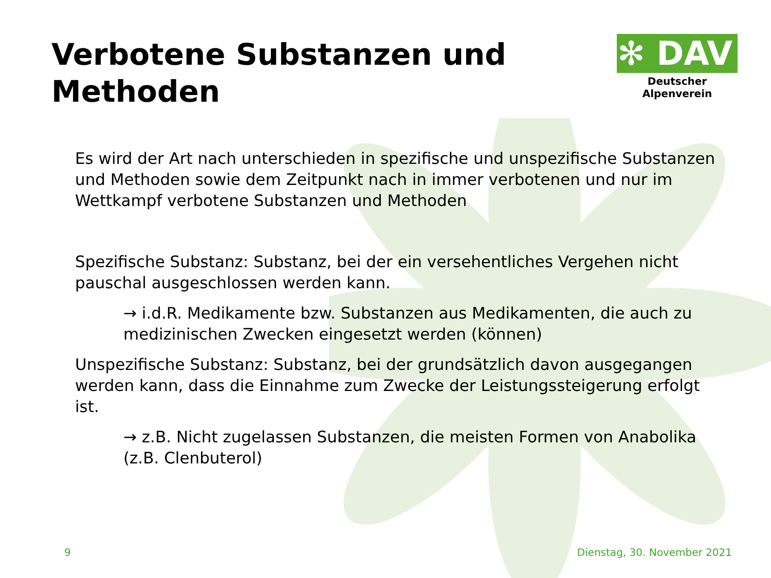Verbotene Substanzen und
Methoden
✻ DAV
Deutscher Alpenverein
Es wird der Art nach unterschieden in spezifische und unspezifische Substanzen und Methoden sowie dem Zeitpunkt nach in immer verbotenen und nur im Wettkampf verbotene Substanzen und Methoden
Spezifische Substanz: Substanz, bei der ein versehentliches Vergehen nicht pauschal ausgeschlossen werden kann.
→ i.d.R. Medikamente bzw. Substanzen aus Medikamenten, die auch zu medizinischen Zwecken eingesetzt werden (können)
Unspezifische Substanz: Substanz, bei der grundsätzlich davon ausgegangen werden kann, dass die Einnahme zum Zwecke der Leistungssteigerung erfolgt ist.
→ z.B. Nicht zugelassen Substanzen, die meisten Formen von Anabolika (z.B. Clenbuterol)
9 Dienstag, 30. November 2021